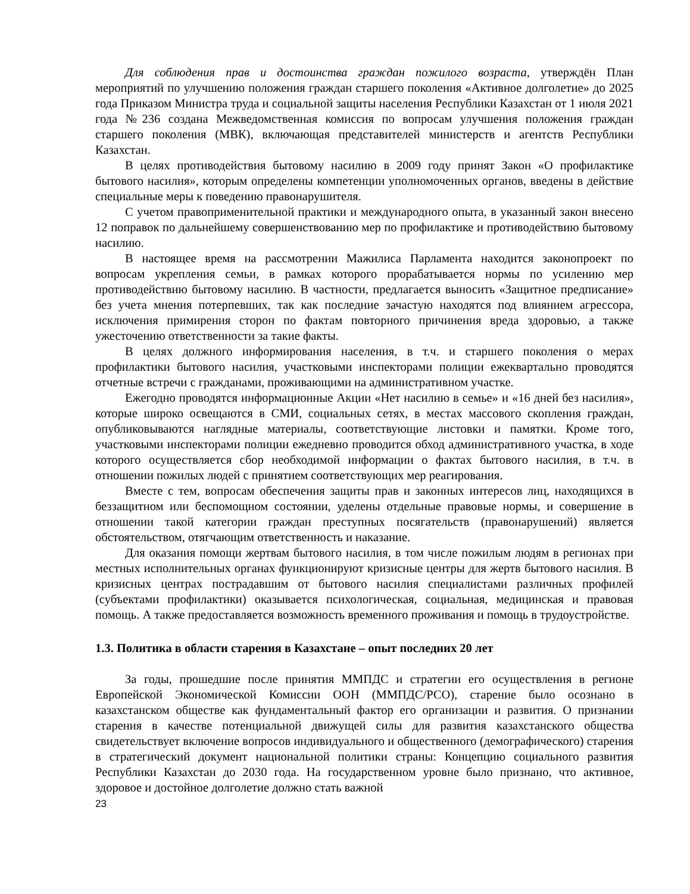Для соблюдения прав и достоинства граждан пожилого возраста, утверждён План мероприятий по улучшению положения граждан старшего поколения «Активное долголетие» до 2025 года Приказом Министра труда и социальной защиты населения Республики Казахстан от 1 июля 2021 года №236 создана Межведомственная комиссия по вопросам улучшения положения граждан старшего поколения (МВК), включающая представителей министерств и агентств Республики Казахстан.
В целях противодействия бытовому насилию в 2009 году принят Закон «О профилактике бытового насилия», которым определены компетенции уполномоченных органов, введены в действие специальные меры к поведению правонарушителя.
С учетом правоприменительной практики и международного опыта, в указанный закон внесено 12 поправок по дальнейшему совершенствованию мер по профилактике и противодействию бытовому насилию.
В настоящее время на рассмотрении Мажилиса Парламента находится законопроект по вопросам укрепления семьи, в рамках которого прорабатывается нормы по усилению мер противодействию бытовому насилию. В частности, предлагается выносить «Защитное предписание» без учета мнения потерпевших, так как последние зачастую находятся под влиянием агрессора, исключения примирения сторон по фактам повторного причинения вреда здоровью, а также ужесточению ответственности за такие факты.
В целях должного информирования населения, в т.ч. и старшего поколения о мерах профилактики бытового насилия, участковыми инспекторами полиции ежеквартально проводятся отчетные встречи с гражданами, проживающими на административном участке.
Ежегодно проводятся информационные Акции «Нет насилию в семье» и «16 дней без насилия», которые широко освещаются в СМИ, социальных сетях, в местах массового скопления граждан, опубликовываются наглядные материалы, соответствующие листовки и памятки. Кроме того, участковыми инспекторами полиции ежедневно проводится обход административного участка, в ходе которого осуществляется сбор необходимой информации о фактах бытового насилия, в т.ч. в отношении пожилых людей с принятием соответствующих мер реагирования.
Вместе с тем, вопросам обеспечения защиты прав и законных интересов лиц, находящихся в беззащитном или беспомощном состоянии, уделены отдельные правовые нормы, и совершение в отношении такой категории граждан преступных посягательств (правонарушений) является обстоятельством, отягчающим ответственность и наказание.
Для оказания помощи жертвам бытового насилия, в том числе пожилым людям в регионах при местных исполнительных органах функционируют кризисные центры для жертв бытового насилия. В кризисных центрах пострадавшим от бытового насилия специалистами различных профилей (субъектами профилактики) оказывается психологическая, социальная, медицинская и правовая помощь. А также предоставляется возможность временного проживания и помощь в трудоустройстве.
1.3. Политика в области старения в Казахстане – опыт последних 20 лет
За годы, прошедшие после принятия ММПДС и стратегии его осуществления в регионе Европейской Экономической Комиссии ООН (ММПДС/РСО), старение было осознано в казахстанском обществе как фундаментальный фактор его организации и развития. О признании старения в качестве потенциальной движущей силы для развития казахстанского общества свидетельствует включение вопросов индивидуального и общественного (демографического) старения в стратегический документ национальной политики страны: Концепцию социального развития Республики Казахстан до 2030 года. На государственном уровне было признано, что активное, здоровое и достойное долголетие должно стать важной
23